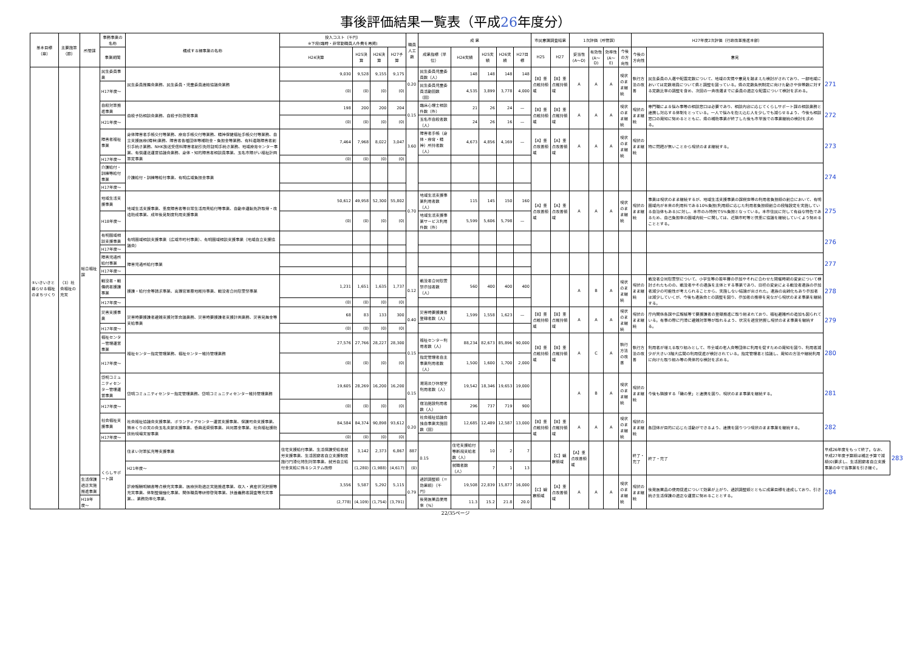事後評価結果一覧表（平成26年度分）
| 基本目標（章） | 主要施策（節） | 所管課 | 事務事業の名称 | 構成する細事業の名称 | 投入コスト（千円） ※下段(臨時・非常勤職員人件費を再掲) | | | | 職員 人工数 | 成 果 | | | | | 市民意識調査結果 | | 1次評価（所管課） | | | | H27年度2次評価（行政改革推進本部） | | | |
| --- | --- | --- | --- | --- | --- | --- | --- | --- | --- | --- | --- | --- | --- | --- | --- | --- | --- | --- | --- | --- | --- | --- | --- | --- |
| | | | 事業期間 | | H24決算 | H25決算 | H26決算 | H27予算 | | 成果指標（単位） | H24実績 | H25実績 | H26実績 | H27目標 | H25 | H27 | 妥当性(A〜D) | 有効性(A〜D) | 効率性(A〜E) | 今後の方向性 | 今後の方向性 | 意見 | | |
| ⑤いきいきと暮らせる福祉のまちづくり | （3）社会福祉の充実 | 総合福祉課 | 民生委員事業 | 民生委員推薦会業務、民生委員・児童委員連絡協議会業務 | 9,030 | 9,528 | 9,155 | 9,175 | 0.20 | 民生委員児童委員数（人） | 148 | 148 | 148 | 148 | 【B】重点維持領域 | 【B】重点維持領域 | A | A | A | 現状のまま継続 | 執行方法の改善 | 民生委員の人選や配置定数について、地域の実情や意見を踏まえた検討がされており、一部地域においては定数増員について県と調整を図っている。県の定数条例制定に向けた動きや世帯数に対する定数比率の調整を含め、次回の一斉改選までに委員の適正な配置について検討を求める。 | 271 | |
| | | | H17年度〜 | | (0) | (0) | (0) | (0) | | 民生委員児童委員活動回数（回） | 4,535 | 3,899 | 3,778 | 4,000 | | | | | | | | | | |
| | | | 自殺対策推進事業 | 自殺予防相談会業務、自殺予防啓発事業 | 198 | 200 | 200 | 204 | 0.15 | 臨床心理士相談件数（件） | 21 | 26 | 24 | — | 【B】重点維持領域 | 【B】重点維持領域 | A | A | A | 現状のまま継続 | 現状のまま継続 | 専門職による悩み事等の相談窓口は必要であり、相談内容に応じてくらしサポート課の相談業務と連携し対応する体制をとっている。一人で悩みを抱え込む人を少しでも減らせるよう、今後も相談窓口の周知に努めるとともに、県の補助事業が終了した後も市単独での事業継続の検討を求める。 | 272 | |
| | | | H21年度〜 | | (0) | (0) | (0) | (0) | | 玉名市自殺者数（人） | 24 | 26 | 16 | — | | | | | | | | | | |
| | | | 障害者福祉事業 | 身体障害者手帳交付等業務、療育手帳交付等業務、精神保健福祉手帳交付等業務、自立支援医療(精神)業務、障害者各種団体等補助金・負担金等業務、有料道路障害者割引手続き業務、NHK放送受信料障害者割引免除証明手続き業務、地域療育センター事業、有償運送運営協議会業務、身体・知的障害者相談員事業、玉名市障がい福祉計画策定事業 | 7,464 | 7,968 | 8,022 | 3,047 | 3.60 | 障害者手帳（身体・療育・精神）所持者数（人） | 4,673 | 4,856 | 4,169 | — | 【A】重点改善領域 | 【A】重点改善領域 | A | A | A | 現状のまま継続 | 現状のまま継続 | 特に問題が無いことから現状のまま継続する。 | 273 | |
| | | | H17年度〜 | | (0) | (0) | (0) | (0) | | | | | | | | | | | | | | | | |
| | | | 介護給付・訓練等給付事業 | 介護給付・訓練等給付事業、有明広域負担金事業 | | | | | | | | | | | | | | | | | | | 274 | |
| | | | H17年度〜 | | | | | | | | | | | | | | | | | | | | | |
| | | | 地域生活支援事業 | 地域生活支援事業、重度障害者等日常生活用具給付等事業、自動車運転免許取得・改造助成事業、成年後見制度利用支援事業 | 50,612 | 49,958 | 52,300 | 55,802 | 0.70 | 地域生活支援事業利用者数（人） | 115 | 145 | 150 | 160 | 【A】重点改善領域 | 【A】重点改善領域 | A | A | A | 現状のまま継続 | 現状のまま継続 | 事業は現状のまま継続するが、地域生活支援事業の課税世帯の利用者負担額の割合において、有明圏域内が本来の利用料である10%負担(利用額に応じた利用者負担額割合の段階設定を実施している自治体もある)に対し、本市のみ特例で5%負担となっている。本市住民に対して有益な特色であるため、自己負担率の圏域内統一に関しては、近隣市町等と慎重に協議を継続していくよう努めることとする。 | 275 | |
| | | | H18年度〜 | | (0) | (0) | (0) | (0) | | 地域生活支援事業サービス利用件数（件） | 5,599 | 5,606 | 5,798 | — | | | | | | | | | | |
| | | | 有明圏域相談支援事業 | 有明圏域相談支援事業（広域市町村事業）、有明圏域相談支援事業（地域自立支援協議会） | | | | | | | | | | | | | | | | | | | 276 | |
| | | | H17年度〜 | | | | | | | | | | | | | | | | | | | | | |
| | | | 障害児通所給付事業 | 障害児通所給付事業 | | | | | | | | | | | | | | | | | | | 277 | |
| | | | H17年度〜 | | | | | | | | | | | | | | | | | | | | | |
| | | | 戦没者・戦傷病者援護事業 | 援護・給付金等請求事業、高瀬官軍墓地維持事業、戦没者合同慰霊祭事業 | 1,231 | 1,651 | 1,635 | 1,737 | 0.12 | 戦没者合同慰霊祭参加者数（人） | 560 | 400 | 400 | 400 | | | A | B | A | 現状のまま継続 | 現状のまま継続 | 戦没者合同慰霊祭について、小学生等の若年層の参加やそれに合わせた開催時期の変更について検討されたものの、戦没者やその遺族を主体とする事業であり、日程の変更による戦没者遺族の参加者減少の可能性が考えられることから、実施しない結論が出された。遺族の高齢化もあり参加者は減少していくが、今後も遺族会との調整を図り、参加者の推移を見ながら現状のまま事業を継続する。 | 278 | |
| | | | H17年度〜 | | (0) | (0) | (0) | (0) | | | | | | | | | | | | | | | | |
| | | | 災害支援事業 | 災害時要援護者避難支援対策会議業務、災害時要援護者支援計画業務、災害見舞金等支給事業 | 68 | 83 | 133 | 300 | 0.40 | 災害時要援護者登録者数（人） | 1,599 | 1,558 | 1,623 | — | 【B】重点維持領域 | 【B】重点維持領域 | A | A | A | 現状のまま継続 | 現状のまま継続 | 庁内関係各課や広報紙等で要援護者の登録推進に取り組まれており、福祉避難所の追加も図られている。有事の際に円滑に避難対策等が取れるよう、状況を適宜把握し現状のまま事業を継続する。 | 279 | |
| | | | H17年度〜 | | (0) | (0) | (0) | (0) | | | | | | | | | | | | | | | | |
| | | | 福祉センター管理運営事業 | 福祉センター指定管理業務、福祉センター維持管理業務 | 27,576 | 27,766 | 28,227 | 28,300 | 0.15 | 福祉センター利用者数（人） | 88,234 | 82,673 | 85,896 | 90,000 | 【B】重点維持領域 | 【B】重点維持領域 | A | C | A | 執行方法の改善 | 執行方法の改善 | 利用者が増える取り組みとして、市全域の老人会等団体に利用を促すための周知を図り、利用者減少が大きい3階大広間の利用促進が検討されている。指定管理者と協議し、周知の方法や継続利用に向けた取り組み等の具体的な検討を求める。 | 280 | |
| | | | H17年度〜 | | (0) | (0) | (0) | (0) | | 指定管理者自主事業利用者数（人） | 1,500 | 1,600 | 1,700 | 2,000 | | | | | | | | | | |
| | | | 岱明コミュニティセンター管理運営事業 | 岱明コミュニティセンター指定管理業務、岱明コミュニティセンター維持管理業務 | 19,605 | 28,269 | 16,200 | 16,200 | 0.15 | 潮湯及び休憩室利用者数（人） | 19,542 | 18,346 | 19,653 | 19,000 | | | A | B | A | 現状のまま継続 | 現状のまま継続 | 今後も隣接する「磯の里」と連携を図り、現状のまま事業を継続する。 | 281 | |
| | | | H17年度〜 | | (0) | (0) | (0) | (0) | | 宿泊施設利用者数（人） | 296 | 737 | 719 | 900 | | | | | | | | | | |
| | | | 社会福祉支援事業 | 社会福祉協議会支援事業、ボランティアセンター運営支援事業、保護司会支援事業、熊本くりの実の会玉名支部支援事業、香典返奨領事業、共同募金事業、社会福祉援助技術現場実習事業 | 84,584 | 84,374 | 90,898 | 93,612 | 0.20 | 社会福祉協議会独自事業実施回数（回） | 12,685 | 12,489 | 12,587 | 13,000 | 【B】重点維持領域 | 【B】重点維持領域 | A | A | A | 現状のまま継続 | 現状のまま継続 | 各団体が目的に応じた活動ができるよう、連携を図りつつ現状のまま事業を継続する。 | 282 | |
| | | | H17年度〜 | | (0) | (0) | (0) | (0) | | | | | | | | | | | | | | | | |
| | | | くらしサポート課 | 住まい対策拡充等支援事業 | 住宅支援給付事業、生活保護受給者就労支援事業、生活困窮者自立支援制度施行円滑化特別対策事業、就労自立給付金支給に係るシステム改修 | 3,142 | 2,373 | 6,867 | 887 | 0.15 | 住宅支援給付等新規支給者数（人） | 10 | 2 | 7 | | 【C】観察領域 | 【A】重点改善領域 | | | | 終了・完了 | 終了・完了 | 平成26年度をもって終了。なお、平成27年度予算額は補正予算で減額(0)要求し、生活困窮者自立支援事業の中で当事業を引き継ぐ。 | 283 |
| | | | | H21年度〜 | | (1,280) | (1,988) | (4,617) | (0) | | 就職者数（人） | 7 | 1 | 13 | | | | | | | | | | |
| | | 生活保護適正実施推進事業 | | 診療報酬明細書等点検充実事業、医療扶助適正実施推進事業、収入・資産状況把握等充実事業、体制整備強化事業、関係職員等研修啓発事業、扶養義務者調査等充実事業、、業務効率化事業、 | 3,556 | 5,587 | 5,292 | 5,115 | 0.79 | 過誤調整額（＝効果額）（千円） | 19,508 | 22,839 | 15,877 | 16,000 | 【C】観察領域 | 【A】重点改善領域 | A | A | A | 現状のまま継続 | 現状のまま継続 | 後発医薬品の使用促進について効果が上がり、過誤調整額とともに成果目標を達成しており、引き続き生活保護の適正な運営に努めることとする。 | 284 | |
| | | H19年度〜 | | | (2,778) | (4,109) | (1,754) | (3,791) | | 後発医薬品使用率（%） | 11.3 | 15.2 | 21.8 | 20.0 | | | | | | | | | | |
22/35ページ